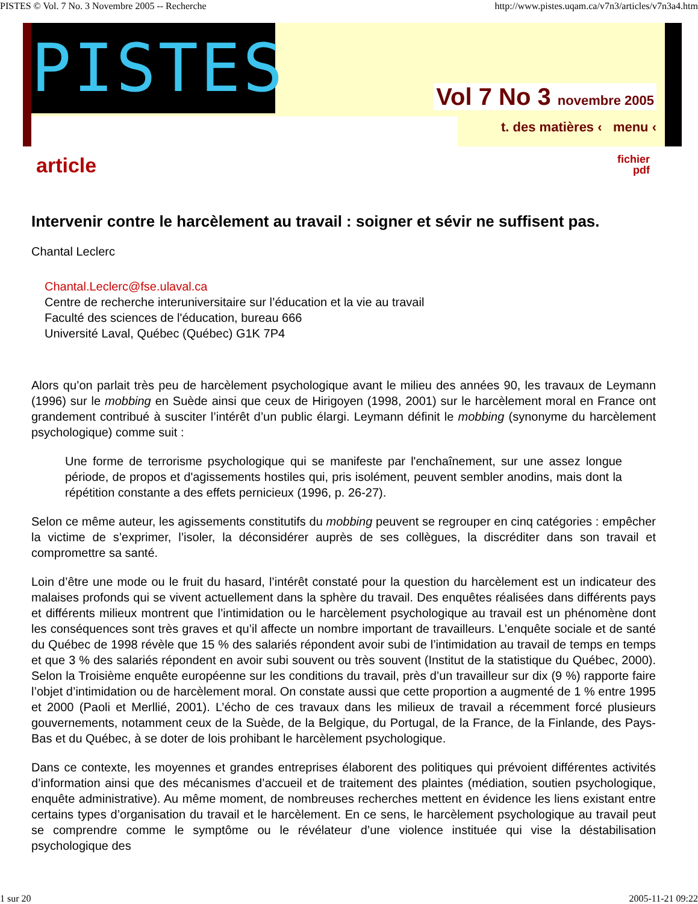PISTES © Vol. 7 No. 3 Novembre 2005 -- Recherche http://www.pistes.uqam.ca/v7n3/articles/v7n3a4.htm
PISTES
Vol 7 No 3 novembre 2005
t. des matières ‹ menu ‹
article fichier
pdf
Intervenir contre le harcèlement au travail : soigner et sévir ne suffisent pas.
Chantal Leclerc
Chantal.Leclerc@fse.ulaval.ca
Centre de recherche interuniversitaire sur l’éducation et la vie au travail
Faculté des sciences de l'éducation, bureau 666
Université Laval, Québec (Québec) G1K 7P4
Alors qu’on parlait très peu de harcèlement psychologique avant le milieu des années 90, les travaux de Leymann (1996) sur le mobbing en Suède ainsi que ceux de Hirigoyen (1998, 2001) sur le harcèlement moral en France ont grandement contribué à susciter l’intérêt d’un public élargi. Leymann définit le mobbing (synonyme du harcèlement psychologique) comme suit :
Une forme de terrorisme psychologique qui se manifeste par l'enchaînement, sur une assez longue période, de propos et d'agissements hostiles qui, pris isolément, peuvent sembler anodins, mais dont la répétition constante a des effets pernicieux (1996, p. 26-27).
Selon ce même auteur, les agissements constitutifs du mobbing peuvent se regrouper en cinq catégories : empêcher la victime de s’exprimer, l’isoler, la déconsidérer auprès de ses collègues, la discréditer dans son travail et compromettre sa santé.
Loin d’être une mode ou le fruit du hasard, l’intérêt constaté pour la question du harcèlement est un indicateur des malaises profonds qui se vivent actuellement dans la sphère du travail. Des enquêtes réalisées dans différents pays et différents milieux montrent que l’intimidation ou le harcèlement psychologique au travail est un phénomène dont les conséquences sont très graves et qu’il affecte un nombre important de travailleurs. L’enquête sociale et de santé du Québec de 1998 révèle que 15 % des salariés répondent avoir subi de l’intimidation au travail de temps en temps et que 3 % des salariés répondent en avoir subi souvent ou très souvent (Institut de la statistique du Québec, 2000). Selon la Troisième enquête européenne sur les conditions du travail, près d’un travailleur sur dix (9 %) rapporte faire l’objet d’intimidation ou de harcèlement moral. On constate aussi que cette proportion a augmenté de 1 % entre 1995 et 2000 (Paoli et Merllié, 2001). L’écho de ces travaux dans les milieux de travail a récemment forcé plusieurs gouvernements, notamment ceux de la Suède, de la Belgique, du Portugal, de la France, de la Finlande, des Pays-Bas et du Québec, à se doter de lois prohibant le harcèlement psychologique.
Dans ce contexte, les moyennes et grandes entreprises élaborent des politiques qui prévoient différentes activités d’information ainsi que des mécanismes d’accueil et de traitement des plaintes (médiation, soutien psychologique, enquête administrative). Au même moment, de nombreuses recherches mettent en évidence les liens existant entre certains types d’organisation du travail et le harcèlement. En ce sens, le harcèlement psychologique au travail peut se comprendre comme le symptôme ou le révélateur d’une violence instituée qui vise la déstabilisation psychologique des
1 sur 20 2005-11-21 09:22